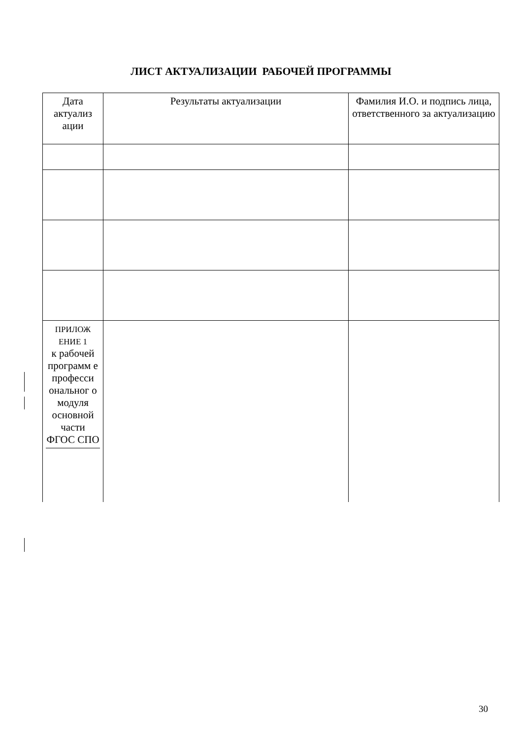ЛИСТ АКТУАЛИЗАЦИИ РАБОЧЕЙ ПРОГРАММЫ
| Дата актуализ ации | Результаты актуализации | Фамилия И.О. и подпись лица, ответственного за актуализацию |
| --- | --- | --- |
| ПРИЛОЖ ЕНИЕ 1 к рабочей программ е професси ональног о модуля основной части ФГОС СПО | | |
30